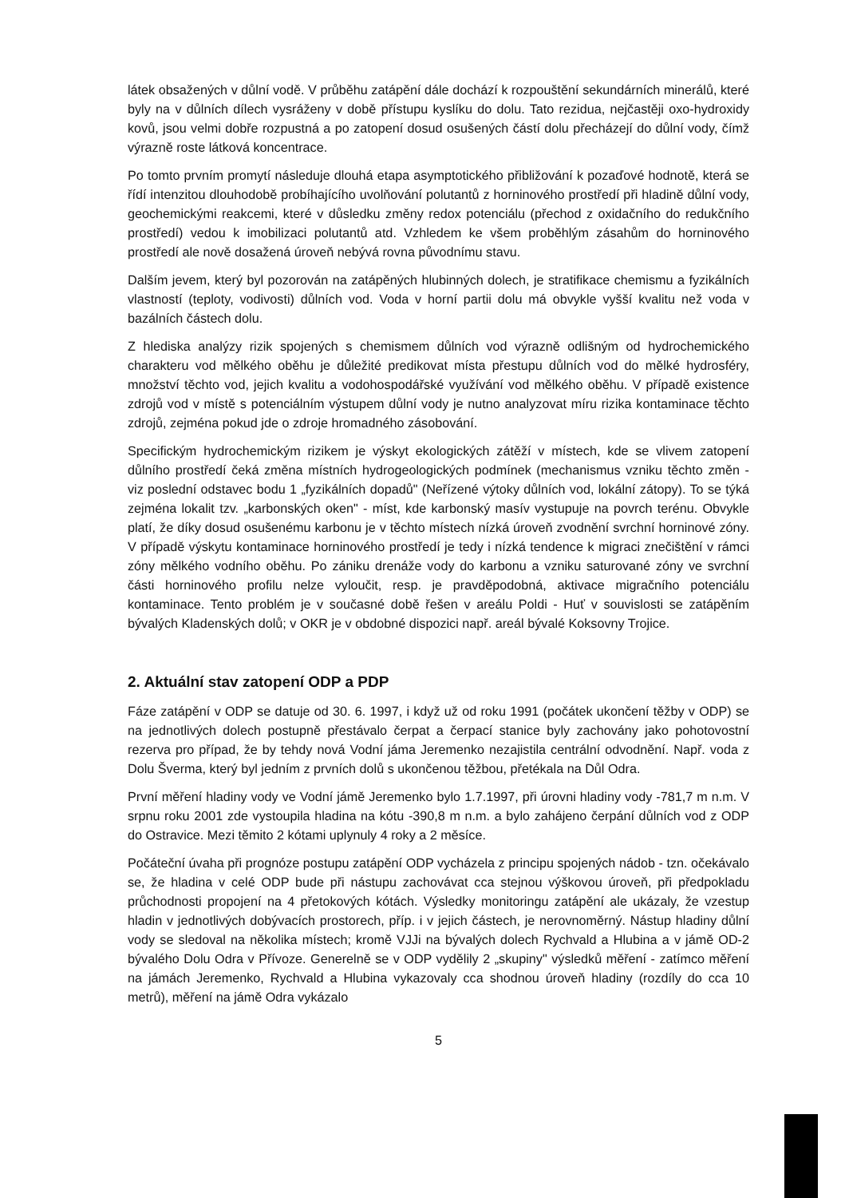látek obsažených v důlní vodě. V průběhu zatápění dále dochází k rozpouštění sekundárních minerálů, které byly na v důlních dílech vysráženy v době přístupu kyslíku do dolu. Tato rezidua, nejčastěji oxo-hydroxidy kovů, jsou velmi dobře rozpustná a po zatopení dosud osušených částí dolu přecházejí do důlní vody, čímž výrazně roste látková koncentrace.
Po tomto prvním promytí následuje dlouhá etapa asymptotického přibližování k pozaďové hodnotě, která se řídí intenzitou dlouhodobě probíhajícího uvolňování polutantů z horninového prostředí při hladině důlní vody, geochemickými reakcemi, které v důsledku změny redox potenciálu (přechod z oxidačního do redukčního prostředí) vedou k imobilizaci polutantů atd. Vzhledem ke všem proběhlým zásahům do horninového prostředí ale nově dosažená úroveň nebývá rovna původnímu stavu.
Dalším jevem, který byl pozorován na zatápěných hlubinných dolech, je stratifikace chemismu a fyzikálních vlastností (teploty, vodivosti) důlních vod. Voda v horní partii dolu má obvykle vyšší kvalitu než voda v bazálních částech dolu.
Z hlediska analýzy rizik spojených s chemismem důlních vod výrazně odlišným od hydrochemického charakteru vod mělkého oběhu je důležité predikovat místa přestupu důlních vod do mělké hydrosféry, množství těchto vod, jejich kvalitu a vodohospodářské využívání vod mělkého oběhu. V případě existence zdrojů vod v místě s potenciálním výstupem důlní vody je nutno analyzovat míru rizika kontaminace těchto zdrojů, zejména pokud jde o zdroje hromadného zásobování.
Specifickým hydrochemickým rizikem je výskyt ekologických zátěží v místech, kde se vlivem zatopení důlního prostředí čeká změna místních hydrogeologických podmínek (mechanismus vzniku těchto změn - viz poslední odstavec bodu 1 „fyzikálních dopadů" (Neřízené výtoky důlních vod, lokální zátopy). To se týká zejména lokalit tzv. „karbonských oken" - míst, kde karbonský masív vystupuje na povrch terénu. Obvykle platí, že díky dosud osušenému karbonu je v těchto místech nízká úroveň zvodnění svrchní horninové zóny. V případě výskytu kontaminace horninového prostředí je tedy i nízká tendence k migraci znečištění v rámci zóny mělkého vodního oběhu. Po zániku drenáže vody do karbonu a vzniku saturované zóny ve svrchní části horninového profilu nelze vyloučit, resp. je pravděpodobná, aktivace migračního potenciálu kontaminace. Tento problém je v současné době řešen v areálu Poldi - Huť v souvislosti se zatápěním bývalých Kladenských dolů; v OKR je v obdobné dispozici např. areál bývalé Koksovny Trojice.
2. Aktuální stav zatopení ODP a PDP
Fáze zatápění v ODP se datuje od 30. 6. 1997, i když už od roku 1991 (počátek ukončení těžby v ODP) se na jednotlivých dolech postupně přestávalo čerpat a čerpací stanice byly zachovány jako pohotovostní rezerva pro případ, že by tehdy nová Vodní jáma Jeremenko nezajistila centrální odvodnění. Např. voda z Dolu Šverma, který byl jedním z prvních dolů s ukončenou těžbou, přetékala na Důl Odra.
První měření hladiny vody ve Vodní jámě Jeremenko bylo 1.7.1997, při úrovni hladiny vody -781,7 m n.m. V srpnu roku 2001 zde vystoupila hladina na kótu -390,8 m n.m. a bylo zahájeno čerpání důlních vod z ODP do Ostravice. Mezi těmito 2 kótami uplynuly 4 roky a 2 měsíce.
Počáteční úvaha při prognóze postupu zatápění ODP vycházela z principu spojených nádob - tzn. očekávalo se, že hladina v celé ODP bude při nástupu zachovávat cca stejnou výškovou úroveň, při předpokladu průchodnosti propojení na 4 přetokových kótách. Výsledky monitoringu zatápění ale ukázaly, že vzestup hladin v jednotlivých dobývacích prostorech, příp. i v jejich částech, je nerovnoměrný. Nástup hladiny důlní vody se sledoval na několika místech; kromě VJJi na bývalých dolech Rychvald a Hlubina a v jámě OD-2 bývalého Dolu Odra v Přívoze. Generelně se v ODP vydělily 2 „skupiny" výsledků měření - zatímco měření na jámách Jeremenko, Rychvald a Hlubina vykazovaly cca shodnou úroveň hladiny (rozdíly do cca 10 metrů), měření na jámě Odra vykázalo
5